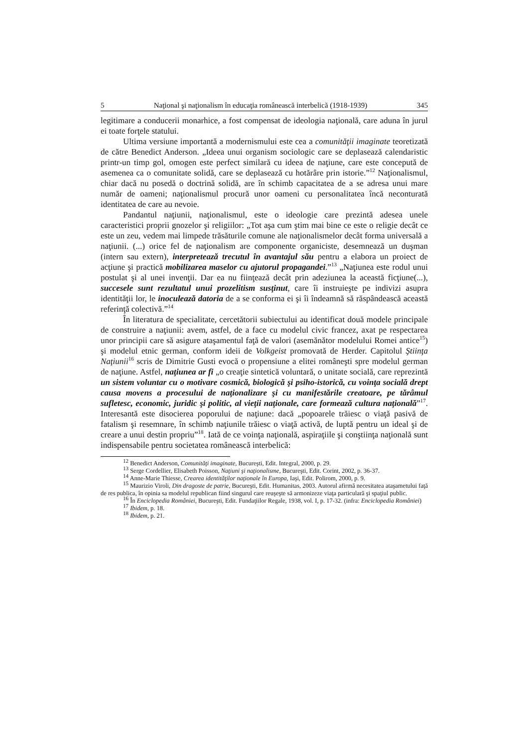5 Naţional şi naţionalism în educaţia românească interbelică (1918-1939) 345
legitimare a conducerii monarhice, a fost compensat de ideologia naţională, care aduna în jurul ei toate forţele statului.
Ultima versiune importantă a modernismului este cea a comunităţii imaginate teoretizată de către Benedict Anderson. „Ideea unui organism sociologic care se deplasează calendaristic printr-un timp gol, omogen este perfect similară cu ideea de naţiune, care este concepută de asemenea ca o comunitate solidă, care se deplasează cu hotărâre prin istorie.”<sup>12</sup> Naţionalismul, chiar dacă nu posedă o doctrină solidă, are în schimb capacitatea de a se adresa unui mare număr de oameni; naţionalismul procură unor oameni cu personalitatea încă neconturată identitatea de care au nevoie.
Pandantul naţiunii, naţionalismul, este o ideologie care prezintă adesea unele caracteristici proprii gnozelor şi religiilor: „Tot aşa cum ştim mai bine ce este o religie decât ce este un zeu, vedem mai limpede trăsăturile comune ale naţionalismelor decât forma universală a naţiunii. (...) orice fel de naţionalism are componente organiciste, desemnează un duşman (intern sau extern), interpretează trecutul în avantajul său pentru a elabora un proiect de acţiune şi practică mobilizarea maselor cu ajutorul propagandei.”<sup>13</sup> „Naţiunea este rodul unui postulat şi al unei invenţii. Dar ea nu fiinţează decât prin adeziunea la această ficţiune(...), succesele sunt rezultatul unui prozelitism susţinut, care îi instruieşte pe indivizi asupra identităţii lor, le inoculează datoria de a se conforma ei şi îi îndeamnă să răspândească această referinţă colectivă.”<sup>14</sup>
În literatura de specialitate, cercetătorii subiectului au identificat două modele principale de construire a naţiunii: avem, astfel, de a face cu modelul civic francez, axat pe respectarea unor principii care să asigure ataşamentul faţă de valori (asemănător modelului Romei antice<sup>15</sup>) şi modelul etnic german, conform ideii de Volkgeist promovată de Herder. Capitolul Ştiinţa Naţiunii<sup>16</sup> scris de Dimitrie Gusti evocă o propensiune a elitei româneşti spre modelul german de naţiune. Astfel, naţiunea ar fi „o creaţie sintetică voluntară, o unitate socială, care reprezintă un sistem voluntar cu o motivare cosmică, biologică şi psiho-istorică, cu voinţa socială drept causa movens a procesului de naţionalizare şi cu manifestările creatoare, pe tărâmul sufletesc, economic, juridic şi politic, al vieţii naţionale, care formează cultura naţională”<sup>17</sup>. Interesantă este disocierea poporului de naţiune: dacă „popoarele trăiesc o viaţă pasivă de fatalism şi resemnare, în schimb naţiunile trăiesc o viaţă activă, de luptă pentru un ideal şi de creare a unui destin propriu”<sup>18</sup>. Iată de ce voinţa naţională, aspiraţiile şi conştiinţa naţională sunt indispensabile pentru societatea românească interbelică:
<sup>12</sup> Benedict Anderson, Comunităţi imaginate, Bucureşti, Edit. Integral, 2000, p. 29.
<sup>13</sup> Serge Cordellier, Elisabeth Poisson, Naţiuni şi naţionalisme, Bucureşti, Edit. Corint, 2002, p. 36-37.
<sup>14</sup> Anne-Marie Thiesse, Crearea identităţilor naţionale în Europa, Iaşi, Edit. Polirom, 2000, p. 9.
<sup>15</sup> Maurizio Viroli, Din dragoste de patrie, Bucureşti, Edit. Humanitas, 2003. Autorul afirmă necesitatea ataşametului faţă de res publica, în opinia sa modelul republican fiind singurul care reuşeşte să armonizeze viaţa particulară şi spaţiul public.
<sup>16</sup> În Enciclopedia României, Bucureşti, Edit. Fundaţiilor Regale, 1938, vol. I, p. 17-32. (infra: Enciclopedia României)
<sup>17</sup> Ibidem, p. 18.
<sup>18</sup> Ibidem, p. 21.